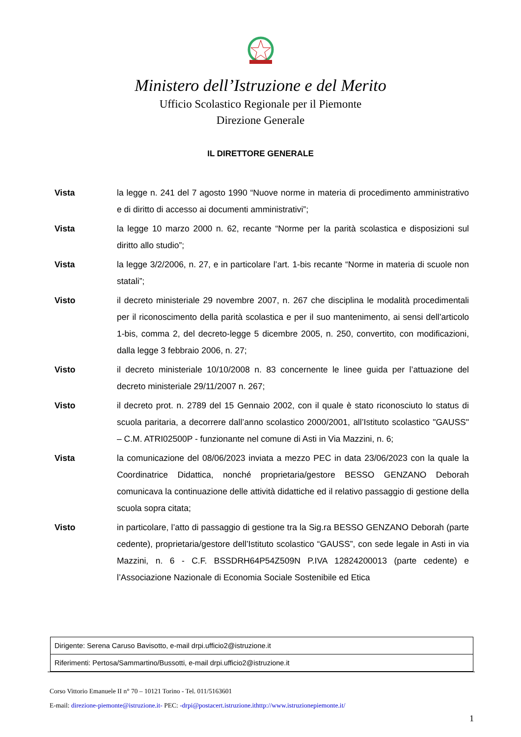Ministero dell’Istruzione e del Merito
Ufficio Scolastico Regionale per il Piemonte
Direzione Generale
IL DIRETTORE GENERALE
Vista la legge n. 241 del 7 agosto 1990 “Nuove norme in materia di procedimento amministrativo e di diritto di accesso ai documenti amministrativi”;
Vista la legge 10 marzo 2000 n. 62, recante “Norme per la parità scolastica e disposizioni sul diritto allo studio”;
Vista la legge 3/2/2006, n. 27, e in particolare l’art. 1-bis recante “Norme in materia di scuole non statali”;
Visto il decreto ministeriale 29 novembre 2007, n. 267 che disciplina le modalità procedimentali per il riconoscimento della parità scolastica e per il suo mantenimento, ai sensi dell’articolo 1-bis, comma 2, del decreto-legge 5 dicembre 2005, n. 250, convertito, con modificazioni, dalla legge 3 febbraio 2006, n. 27;
Visto il decreto ministeriale 10/10/2008 n. 83 concernente le linee guida per l’attuazione del decreto ministeriale 29/11/2007 n. 267;
Visto il decreto prot. n. 2789 del 15 Gennaio 2002, con il quale è stato riconosciuto lo status di scuola paritaria, a decorrere dall’anno scolastico 2000/2001, all’Istituto scolastico "GAUSS" – C.M. ATRI02500P - funzionante nel comune di Asti in Via Mazzini, n. 6;
Vista la comunicazione del 08/06/2023 inviata a mezzo PEC in data 23/06/2023 con la quale la Coordinatrice Didattica, nonché proprietaria/gestore BESSO GENZANO Deborah comunicava la continuazione delle attività didattiche ed il relativo passaggio di gestione della scuola sopra citata;
Visto in particolare, l’atto di passaggio di gestione tra la Sig.ra BESSO GENZANO Deborah (parte cedente), proprietaria/gestore dell’Istituto scolastico “GAUSS”, con sede legale in Asti in via Mazzini, n. 6 - C.F. BSSDRH64P54Z509N P.IVA 12824200013 (parte cedente) e l’Associazione Nazionale di Economia Sociale Sostenibile ed Etica
| Dirigente: Serena Caruso Bavisotto, e-mail drpi.ufficio2@istruzione.it |
| Riferimenti: Pertosa/Sammartino/Bussotti, e-mail drpi.ufficio2@istruzione.it |
Corso Vittorio Emanuele II n° 70 – 10121 Torino - Tel. 011/5163601
E-mail: direzione-piemonte@istruzione.it- PEC: -drpi@postacert.istruzione.ithttp://www.istruzionepiemonte.it/
1